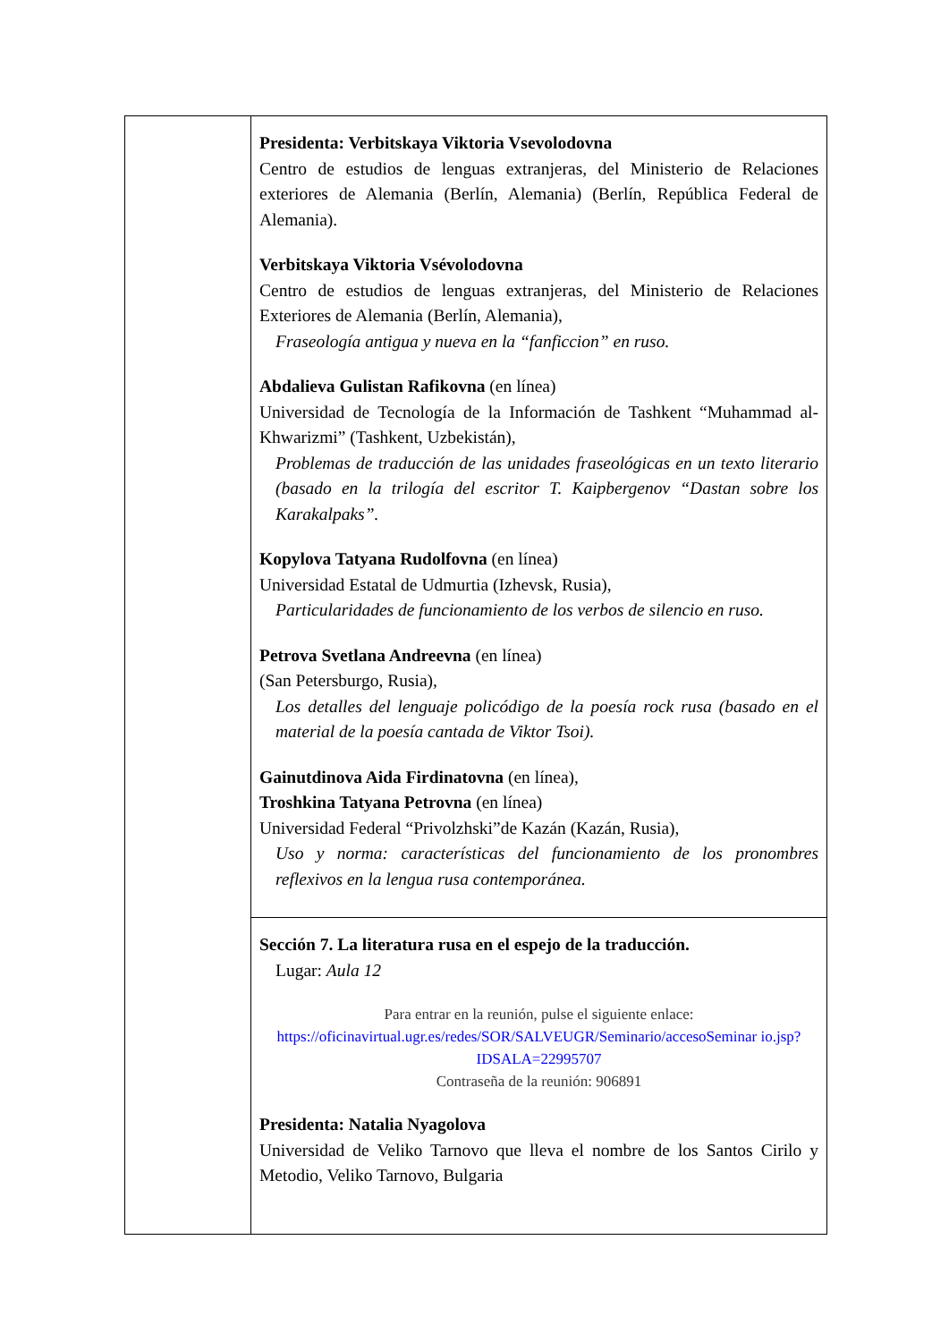| | Presidenta: Verbitskaya Viktoria Vsevolodovna Centro de estudios de lenguas extranjeras, del Ministerio de Relaciones exteriores de Alemania (Berlín, Alemania) (Berlín, República Federal de Alemania). Verbitskaya Viktoria Vsévolodovna Centro de estudios de lenguas extranjeras, del Ministerio de Relaciones Exteriores de Alemania (Berlín, Alemania), Fraseología antigua y nueva en la “fanficcion” en ruso. Abdalieva Gulistan Rafikovna (en línea) Universidad de Tecnología de la Información de Tashkent “Muhammad al-Khwarizmi” (Tashkent, Uzbekistán), Problemas de traducción de las unidades fraseológicas en un texto literario (basado en la trilogía del escritor T. Kaipbergenov “Dastan sobre los Karakalpaks”. Kopylova Tatyana Rudolfovna (en línea) Universidad Estatal de Udmurtia (Izhevsk, Rusia), Particularidades de funcionamiento de los verbos de silencio en ruso. Petrova Svetlana Andreevna (en línea) (San Petersburgo, Rusia), Los detalles del lenguaje policódigo de la poesía rock rusa (basado en el material de la poesía cantada de Viktor Tsoi). Gainutdinova Aida Firdinatovna (en línea), Troshkina Tatyana Petrovna (en línea) Universidad Federal “Privolzhski”de Kazán (Kazán, Rusia), Uso y norma: características del funcionamiento de los pronombres reflexivos en la lengua rusa contemporánea. |
| | Sección 7. La literatura rusa en el espejo de la traducción. Lugar: Aula 12 Para entrar en la reunión, pulse el siguiente enlace: https://oficinavirtual.ugr.es/redes/SOR/SALVEUGR/Seminario/accesoSeminar io.jsp?IDSALA=22995707 Contraseña de la reunión: 906891 Presidenta: Natalia Nyagolova Universidad de Veliko Tarnovo que lleva el nombre de los Santos Cirilo y Metodio, Veliko Tarnovo, Bulgaria |